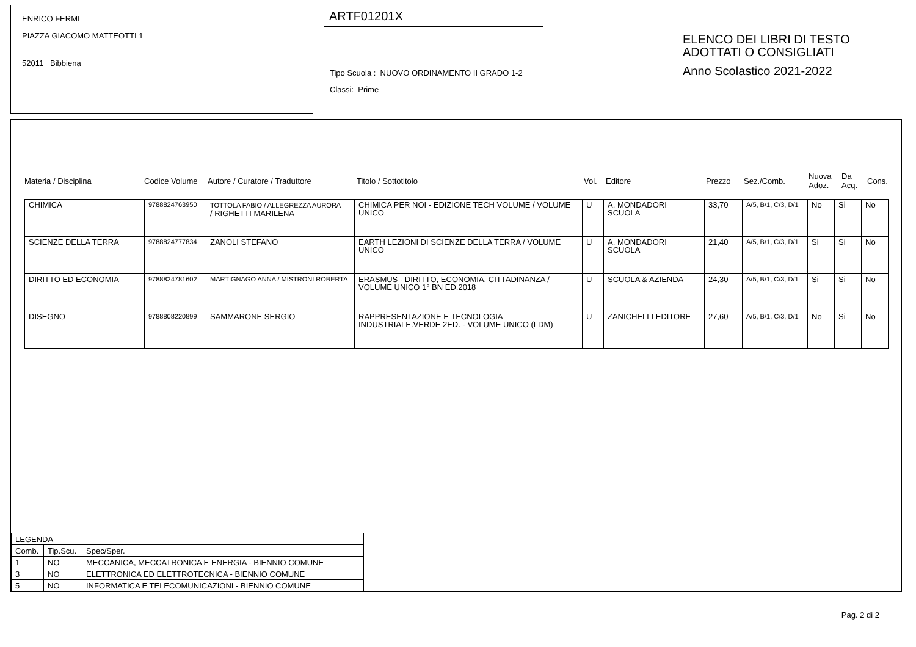ENRICO FERMI
PIAZZA GIACOMO MATTEOTTI 1
52011 Bibbiena
ARTF01201X
Tipo Scuola : NUOVO ORDINAMENTO II GRADO 1-2
Classi: Prime
ELENCO DEI LIBRI DI TESTO
ADOTTATI O CONSIGLIATI
Anno Scolastico 2021-2022
Materia / Disciplina Codice Volume Autore / Curatore / Traduttore Titolo / Sottotitolo Vol. Editore Prezzo Sez./Comb.
Nuova
Adoz.
Da
Acq.
Cons.
| CHIMICA | 9788824763950 | TOTTOLA FABIO / ALLEGREZZA AURORA / RIGHETTI MARILENA | CHIMICA PER NOI - EDIZIONE TECH VOLUME / VOLUME UNICO | U | A. MONDADORI SCUOLA | 33,70 | A/5, B/1, C/3, D/1 | No | Si | No |
| SCIENZE DELLA TERRA | 9788824777834 | ZANOLI STEFANO | EARTH LEZIONI DI SCIENZE DELLA TERRA / VOLUME UNICO | U | A. MONDADORI SCUOLA | 21,40 | A/5, B/1, C/3, D/1 | Si | Si | No |
| DIRITTO ED ECONOMIA | 9788824781602 | MARTIGNAGO ANNA / MISTRONI ROBERTA | ERASMUS - DIRITTO, ECONOMIA, CITTADINANZA / VOLUME UNICO 1° BN ED.2018 | U | SCUOLA & AZIENDA | 24,30 | A/5, B/1, C/3, D/1 | Si | Si | No |
| DISEGNO | 9788808220899 | SAMMARONE SERGIO | RAPPRESENTAZIONE E TECNOLOGIA INDUSTRIALE.VERDE 2ED. - VOLUME UNICO (LDM) | U | ZANICHELLI EDITORE | 27,60 | A/5, B/1, C/3, D/1 | No | Si | No |
| LEGENDA | | |
| --- | --- | --- |
| Comb. | Tip.Scu. | Spec/Sper. |
| 1 | NO | MECCANICA, MECCATRONICA E ENERGIA - BIENNIO COMUNE |
| 3 | NO | ELETTRONICA ED ELETTROTECNICA - BIENNIO COMUNE |
| 5 | NO | INFORMATICA E TELECOMUNICAZIONI - BIENNIO COMUNE |
Pag. 2 di 2